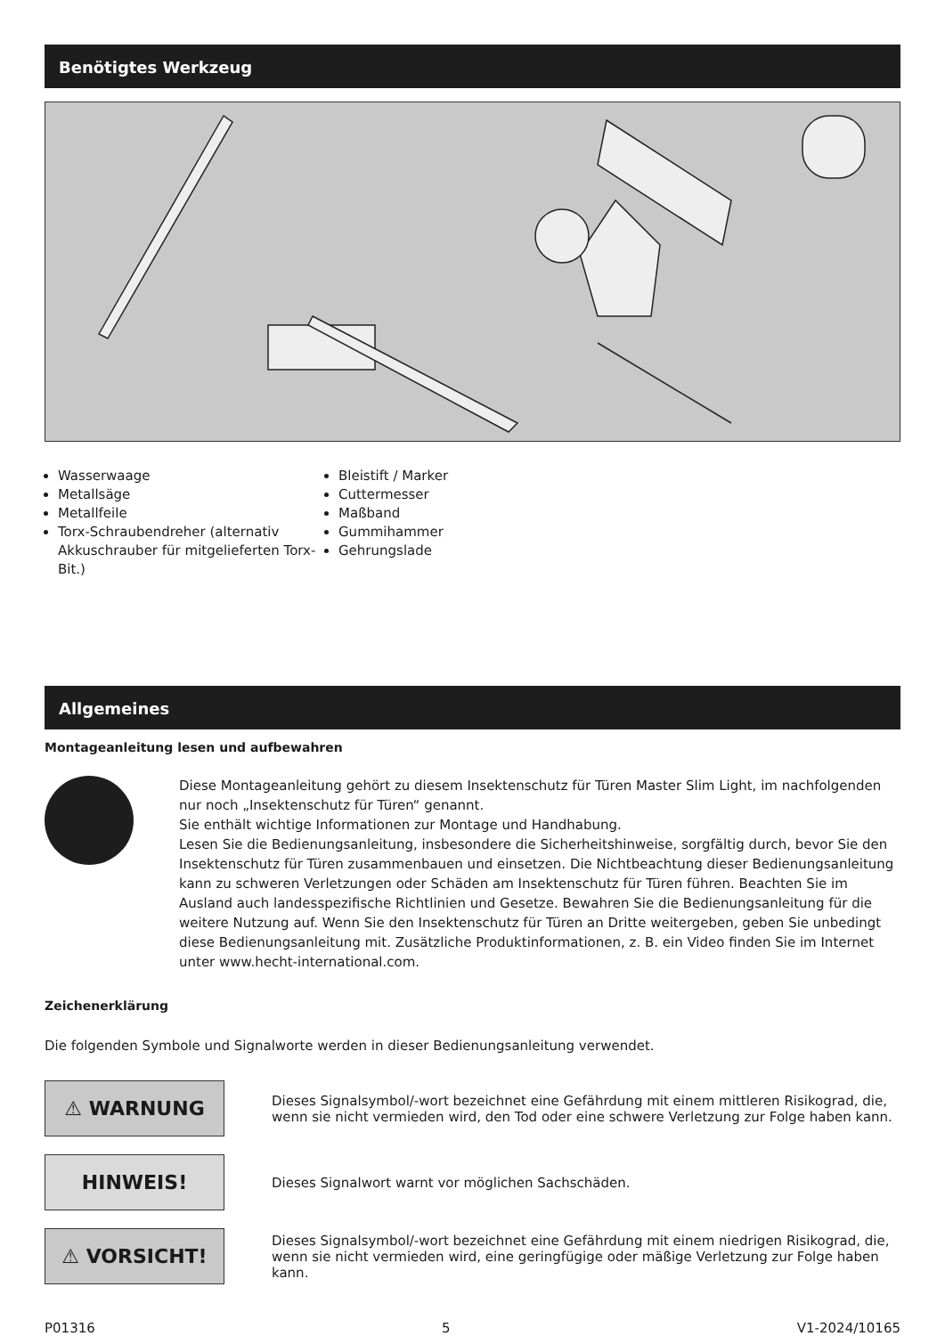Benötigtes Werkzeug
Wasserwaage
Metallsäge
Metallfeile
Torx-Schraubendreher (alternativ Akkuschrauber für mitgelieferten Torx-Bit.)
Bleistift / Marker
Cuttermesser
Maßband
Gummihammer
Gehrungslade
Allgemeines
Montageanleitung lesen und aufbewahren
Diese Montageanleitung gehört zu diesem Insektenschutz für Türen Master Slim Light, im nachfolgenden nur noch „Insektenschutz für Türen“ genannt.
Sie enthält wichtige Informationen zur Montage und Handhabung.
Lesen Sie die Bedienungsanleitung, insbesondere die Sicherheitshinweise, sorgfältig durch, bevor Sie den Insektenschutz für Türen zusammenbauen und einsetzen. Die Nichtbeachtung dieser Bedienungsanleitung kann zu schweren Verletzungen oder Schäden am Insektenschutz für Türen führen. Beachten Sie im Ausland auch landesspezifische Richtlinien und Gesetze. Bewahren Sie die Bedienungsanleitung für die weitere Nutzung auf. Wenn Sie den Insektenschutz für Türen an Dritte weitergeben, geben Sie unbedingt diese Bedienungsanleitung mit. Zusätzliche Produktinformationen, z. B. ein Video finden Sie im Internet unter www.hecht-international.com.
Zeichenerklärung
Die folgenden Symbole und Signalworte werden in dieser Bedienungsanleitung verwendet.
⚠ WARNUNG
Dieses Signalsymbol/-wort bezeichnet eine Gefährdung mit einem mittleren Risikograd, die, wenn sie nicht vermieden wird, den Tod oder eine schwere Verletzung zur Folge haben kann.
HINWEIS!
Dieses Signalwort warnt vor möglichen Sachschäden.
⚠ VORSICHT!
Dieses Signalsymbol/-wort bezeichnet eine Gefährdung mit einem niedrigen Risikograd, die, wenn sie nicht vermieden wird, eine geringfügige oder mäßige Verletzung zur Folge haben kann.
P01316 5 V1-2024/10165